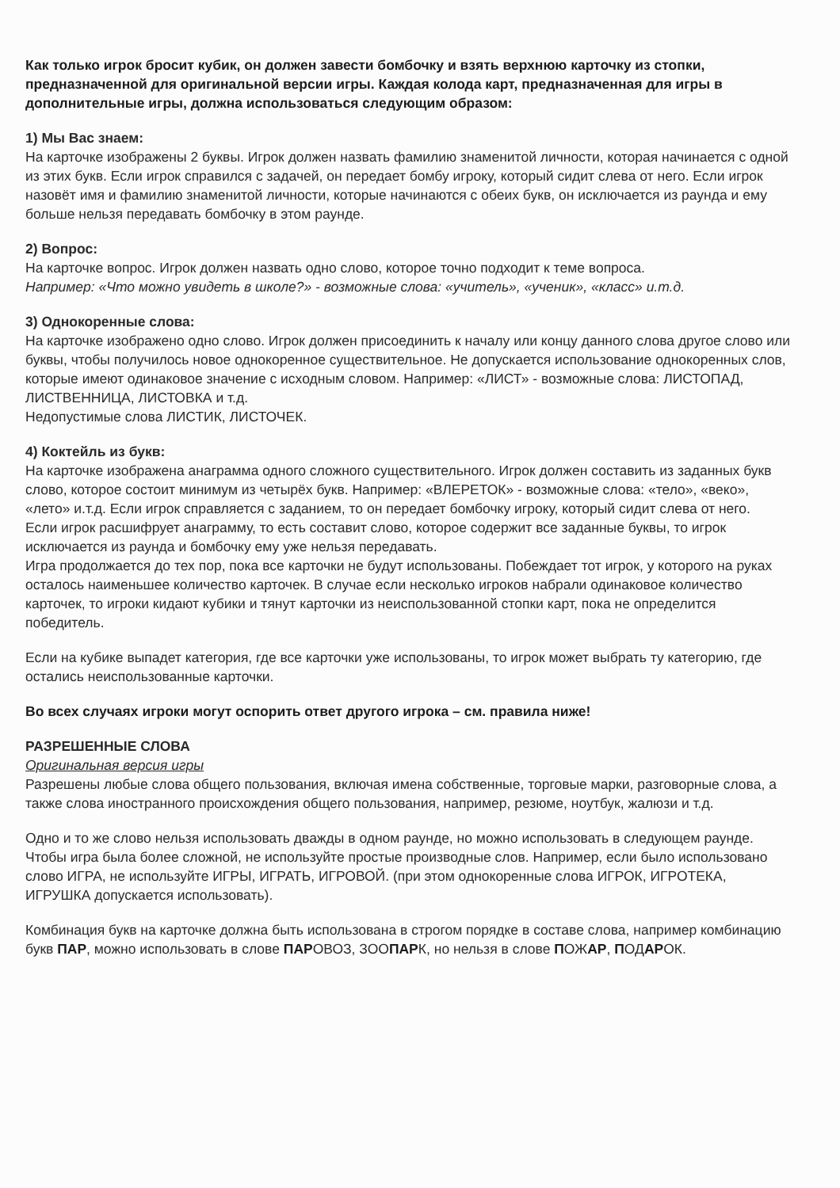Как только игрок бросит кубик, он должен завести бомбочку и взять верхнюю карточку из стопки, предназначенной для оригинальной версии игры. Каждая колода карт, предназначенная для игры в дополнительные игры, должна использоваться следующим образом:
1) Мы Вас знаем:
На карточке изображены 2 буквы. Игрок должен назвать фамилию знаменитой личности, которая начинается с одной из этих букв. Если игрок справился с задачей, он передает бомбу игроку, который сидит слева от него. Если игрок назовёт имя и фамилию знаменитой личности, которые начинаются с обеих букв, он исключается из раунда и ему больше нельзя передавать бомбочку в этом раунде.
2) Вопрос:
На карточке вопрос. Игрок должен назвать одно слово, которое точно подходит к теме вопроса.
Например: «Что можно увидеть в школе?» - возможные слова: «учитель», «ученик», «класс» и.т.д.
3) Однокоренные слова:
На карточке изображено одно слово. Игрок должен присоединить к началу или концу данного слова другое слово или буквы, чтобы получилось новое однокоренное существительное. Не допускается использование однокоренных слов, которые имеют одинаковое значение с исходным словом. Например: «ЛИСТ» - возможные слова: ЛИСТОПАД, ЛИСТВЕННИЦА, ЛИСТОВКА и т.д.
Недопустимые слова ЛИСТИК, ЛИСТОЧЕК.
4) Коктейль из букв:
На карточке изображена анаграмма одного сложного существительного. Игрок должен составить из заданных букв слово, которое состоит минимум из четырёх букв. Например: «ВЛЕРЕТОК» - возможные слова: «тело», «веко», «лето» и.т.д. Если игрок справляется с заданием, то он передает бомбочку игроку, который сидит слева от него.
Если игрок расшифрует анаграмму, то есть составит слово, которое содержит все заданные буквы, то игрок исключается из раунда и бомбочку ему уже нельзя передавать.
Игра продолжается до тех пор, пока все карточки не будут использованы. Побеждает тот игрок, у которого на руках осталось наименьшее количество карточек. В случае если несколько игроков набрали одинаковое количество карточек, то игроки кидают кубики и тянут карточки из неиспользованной стопки карт, пока не определится победитель.
Если на кубике выпадет категория, где все карточки уже использованы, то игрок может выбрать ту категорию, где остались неиспользованные карточки.
Во всех случаях игроки могут оспорить ответ другого игрока – см. правила ниже!
РАЗРЕШЕННЫЕ СЛОВА
Оригинальная версия игры
Разрешены любые слова общего пользования, включая имена собственные, торговые марки, разговорные слова, а также слова иностранного происхождения общего пользования, например, резюме, ноутбук, жалюзи и т.д.
Одно и то же слово нельзя использовать дважды в одном раунде, но можно использовать в следующем раунде. Чтобы игра была более сложной, не используйте простые производные слов. Например, если было использовано слово ИГРА, не используйте ИГРЫ, ИГРАТЬ, ИГРОВОЙ. (при этом однокоренные слова ИГРОК, ИГРОТЕКА, ИГРУШКА допускается использовать).
Комбинация букв на карточке должна быть использована в строгом порядке в составе слова, например комбинацию букв ПАР, можно использовать в слове ПАРОВОЗ, ЗООПАРК, но нельзя в слове ПОЖАР, ПОДАРОК.